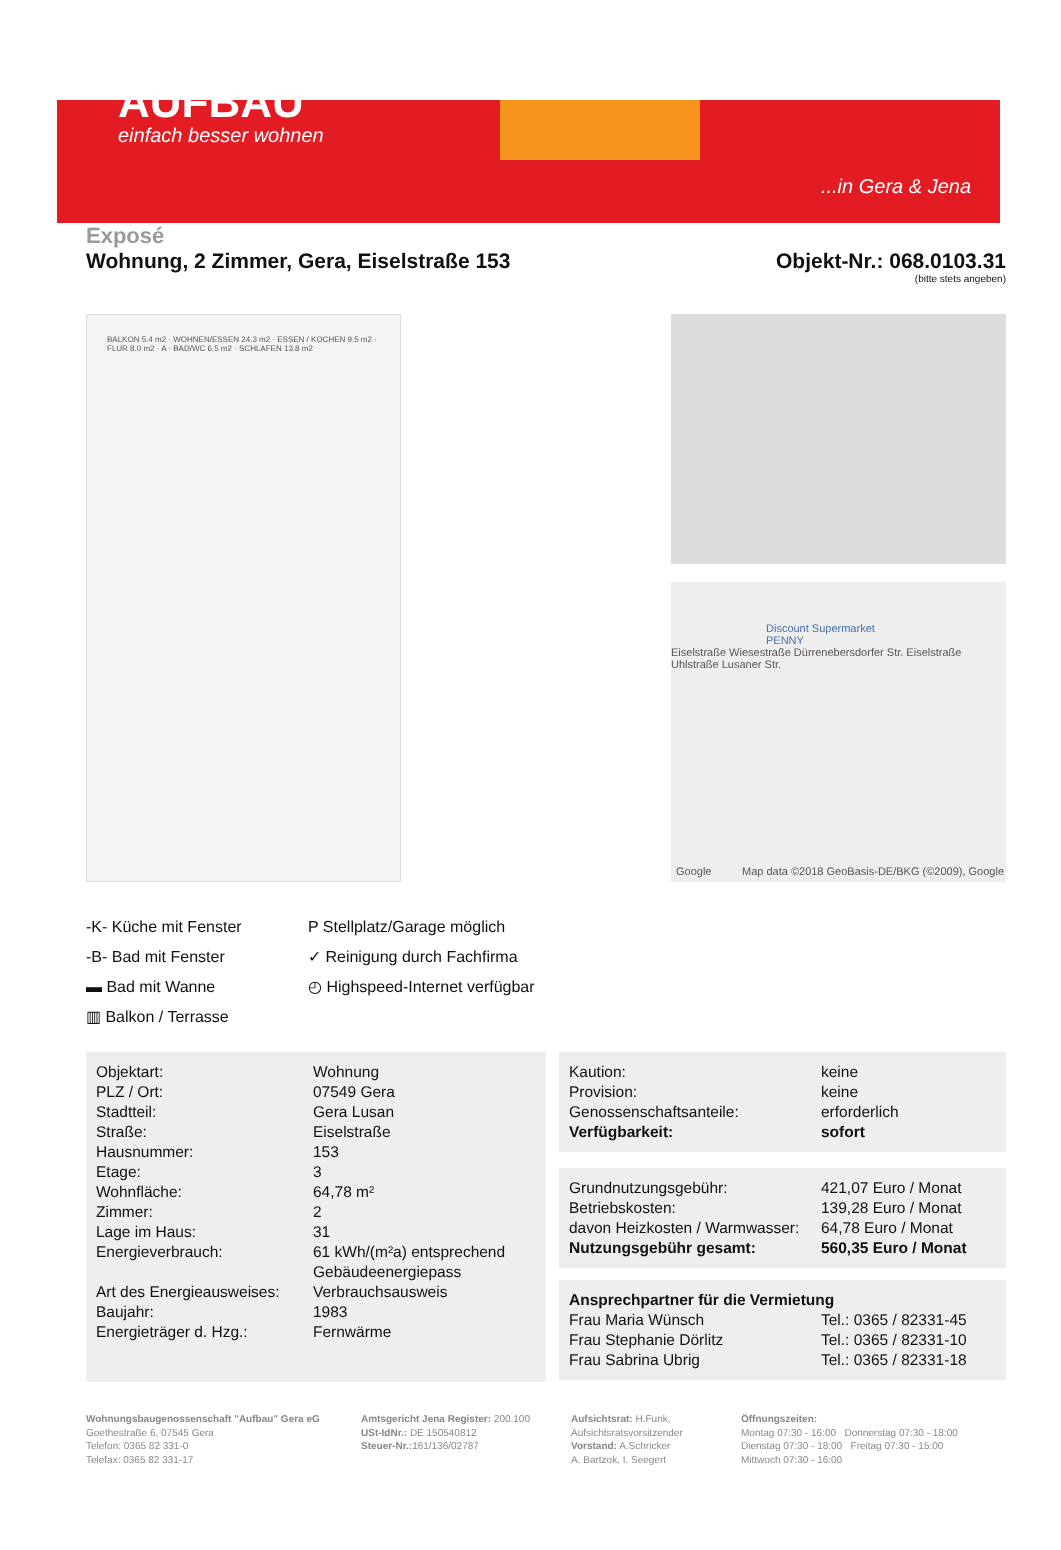AUFBAU
einfach besser wohnen
...in Gera & Jena
Exposé
Wohnung, 2 Zimmer, Gera, Eiselstraße 153
Objekt-Nr.: 068.0103.31
(bitte stets angeben)
BALKON 5.4 m2 · WOHNEN/ESSEN 24.3 m2 · ESSEN / KOCHEN 9.5 m2 · FLUR 8.0 m2 · A · BAD/WC 6.5 m2 · SCHLAFEN 13.8 m2
Discount Supermarket
PENNY
Eiselstraße Wiesestraße Dürrenebersdorfer Str. Eiselstraße Uhlstraße Lusaner Str.
Google
Map data ©2018 GeoBasis-DE/BKG (©2009), Google
-K- Küche mit Fenster
-B- Bad mit Fenster
▬ Bad mit Wanne
▥ Balkon / Terrasse
P Stellplatz/Garage möglich
✓ Reinigung durch Fachfirma
◴ Highspeed-Internet verfügbar
| Objektart: | Wohnung |
| PLZ / Ort: | 07549 Gera |
| Stadtteil: | Gera Lusan |
| Straße: | Eiselstraße |
| Hausnummer: | 153 |
| Etage: | 3 |
| Wohnfläche: | 64,78 m² |
| Zimmer: | 2 |
| Lage im Haus: | 31 |
| Energieverbrauch: | 61 kWh/(m²a) entsprechend Gebäudeenergiepass |
| Art des Energieausweises: | Verbrauchsausweis |
| Baujahr: | 1983 |
| Energieträger d. Hzg.: | Fernwärme |
| Kaution: | keine |
| Provision: | keine |
| Genossenschaftsanteile: | erforderlich |
| Verfügbarkeit: | sofort |
| Grundnutzungsgebühr: | 421,07 Euro / Monat |
| Betriebskosten: | 139,28 Euro / Monat |
| davon Heizkosten / Warmwasser: | 64,78 Euro / Monat |
| Nutzungsgebühr gesamt: | 560,35 Euro / Monat |
Ansprechpartner für die Vermietung
| Frau Maria Wünsch | Tel.: 0365 / 82331-45 |
| Frau Stephanie Dörlitz | Tel.: 0365 / 82331-10 |
| Frau Sabrina Ubrig | Tel.: 0365 / 82331-18 |
Wohnungsbaugenossenschaft "Aufbau" Gera eG
Goethestraße 6, 07545 Gera
Telefon: 0365 82 331-0
Telefax: 0365 82 331-17
Amtsgericht Jena Register: 200.100
USt-IdNr.: DE 150540812
Steuer-Nr.: 161/136/02787
Aufsichtsrat: H.Funk,
Aufsichtsratsvorsitzender
Vorstand: A.Schricker
A. Bartzok, I. Seegert
Öffnungszeiten:
Montag 07:30 - 16:00 Donnerstag 07:30 - 18:00
Dienstag 07:30 - 18:00 Freitag 07:30 - 15:00
Mittwoch 07:30 - 16:00